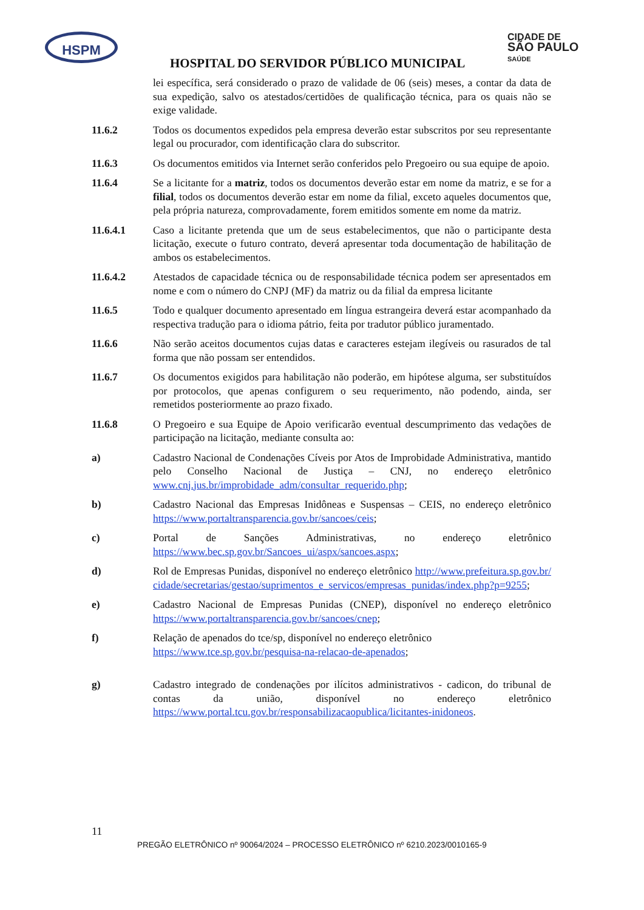HSPM
CIDADE DE
SÃO PAULO
SAÚDE
HOSPITAL DO SERVIDOR PÚBLICO MUNICIPAL
lei específica, será considerado o prazo de validade de 06 (seis) meses, a contar da data de sua expedição, salvo os atestados/certidões de qualificação técnica, para os quais não se exige validade.
11.6.2 Todos os documentos expedidos pela empresa deverão estar subscritos por seu representante legal ou procurador, com identificação clara do subscritor.
11.6.3 Os documentos emitidos via Internet serão conferidos pelo Pregoeiro ou sua equipe de apoio.
11.6.4 Se a licitante for a matriz, todos os documentos deverão estar em nome da matriz, e se for a filial, todos os documentos deverão estar em nome da filial, exceto aqueles documentos que, pela própria natureza, comprovadamente, forem emitidos somente em nome da matriz.
11.6.4.1 Caso a licitante pretenda que um de seus estabelecimentos, que não o participante desta licitação, execute o futuro contrato, deverá apresentar toda documentação de habilitação de ambos os estabelecimentos.
11.6.4.2 Atestados de capacidade técnica ou de responsabilidade técnica podem ser apresentados em nome e com o número do CNPJ (MF) da matriz ou da filial da empresa licitante
11.6.5 Todo e qualquer documento apresentado em língua estrangeira deverá estar acompanhado da respectiva tradução para o idioma pátrio, feita por tradutor público juramentado.
11.6.6 Não serão aceitos documentos cujas datas e caracteres estejam ilegíveis ou rasurados de tal forma que não possam ser entendidos.
11.6.7 Os documentos exigidos para habilitação não poderão, em hipótese alguma, ser substituídos por protocolos, que apenas configurem o seu requerimento, não podendo, ainda, ser remetidos posteriormente ao prazo fixado.
11.6.8 O Pregoeiro e sua Equipe de Apoio verificarão eventual descumprimento das vedações de participação na licitação, mediante consulta ao:
a) Cadastro Nacional de Condenações Cíveis por Atos de Improbidade Administrativa, mantido pelo Conselho Nacional de Justiça – CNJ, no endereço eletrônico www.cnj.jus.br/improbidade_adm/consultar_requerido.php;
b) Cadastro Nacional das Empresas Inidôneas e Suspensas – CEIS, no endereço eletrônico https://www.portaltransparencia.gov.br/sancoes/ceis;
c) Portal de Sanções Administrativas, no endereço eletrônico https://www.bec.sp.gov.br/Sancoes_ui/aspx/sancoes.aspx;
d) Rol de Empresas Punidas, disponível no endereço eletrônico http://www.prefeitura.sp.gov.br/cidade/secretarias/gestao/suprimentos_e_servicos/empresas_punidas/index.php?p=9255;
e) Cadastro Nacional de Empresas Punidas (CNEP), disponível no endereço eletrônico https://www.portaltransparencia.gov.br/sancoes/cnep;
f) Relação de apenados do tce/sp, disponível no endereço eletrônico https://www.tce.sp.gov.br/pesquisa-na-relacao-de-apenados;
g) Cadastro integrado de condenações por ilícitos administrativos - cadicon, do tribunal de contas da união, disponível no endereço eletrônico https://www.portal.tcu.gov.br/responsabilizacaopublica/licitantes-inidoneos.
11
PREGÃO ELETRÔNICO nº 90064/2024 – PROCESSO ELETRÔNICO nº 6210.2023/0010165-9